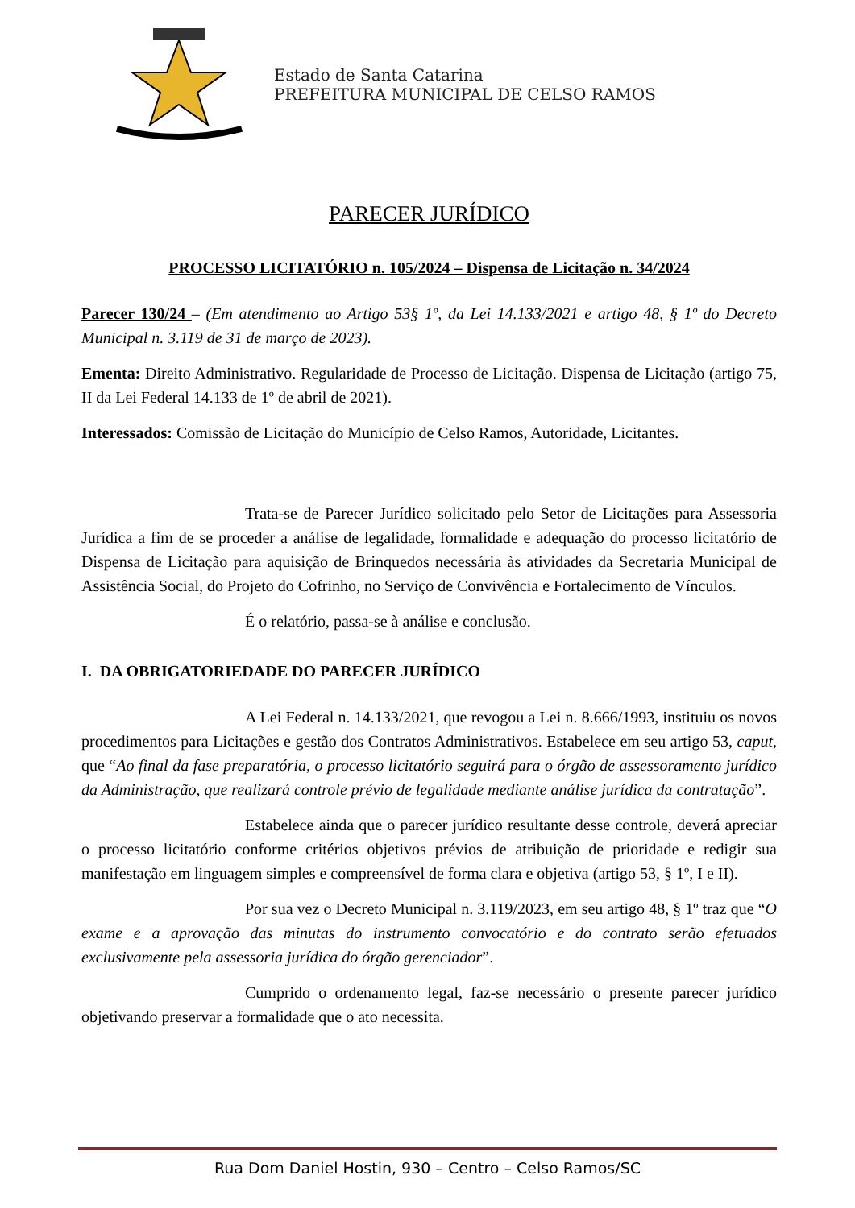Estado de Santa Catarina
PREFEITURA MUNICIPAL DE CELSO RAMOS
PARECER JURÍDICO
PROCESSO LICITATÓRIO n. 105/2024 – Dispensa de Licitação n. 34/2024
Parecer 130/24 – (Em atendimento ao Artigo 53§ 1º, da Lei 14.133/2021 e artigo 48, § 1º do Decreto Municipal n. 3.119 de 31 de março de 2023).
Ementa: Direito Administrativo. Regularidade de Processo de Licitação. Dispensa de Licitação (artigo 75, II da Lei Federal 14.133 de 1º de abril de 2021).
Interessados: Comissão de Licitação do Município de Celso Ramos, Autoridade, Licitantes.
Trata-se de Parecer Jurídico solicitado pelo Setor de Licitações para Assessoria Jurídica a fim de se proceder a análise de legalidade, formalidade e adequação do processo licitatório de Dispensa de Licitação para aquisição de Brinquedos necessária às atividades da Secretaria Municipal de Assistência Social, do Projeto do Cofrinho, no Serviço de Convivência e Fortalecimento de Vínculos.
É o relatório, passa-se à análise e conclusão.
I. DA OBRIGATORIEDADE DO PARECER JURÍDICO
A Lei Federal n. 14.133/2021, que revogou a Lei n. 8.666/1993, instituiu os novos procedimentos para Licitações e gestão dos Contratos Administrativos. Estabelece em seu artigo 53, caput, que “Ao final da fase preparatória, o processo licitatório seguirá para o órgão de assessoramento jurídico da Administração, que realizará controle prévio de legalidade mediante análise jurídica da contratação”.
Estabelece ainda que o parecer jurídico resultante desse controle, deverá apreciar o processo licitatório conforme critérios objetivos prévios de atribuição de prioridade e redigir sua manifestação em linguagem simples e compreensível de forma clara e objetiva (artigo 53, § 1º, I e II).
Por sua vez o Decreto Municipal n. 3.119/2023, em seu artigo 48, § 1º traz que “O exame e a aprovação das minutas do instrumento convocatório e do contrato serão efetuados exclusivamente pela assessoria jurídica do órgão gerenciador”.
Cumprido o ordenamento legal, faz-se necessário o presente parecer jurídico objetivando preservar a formalidade que o ato necessita.
Rua Dom Daniel Hostin, 930 – Centro – Celso Ramos/SC